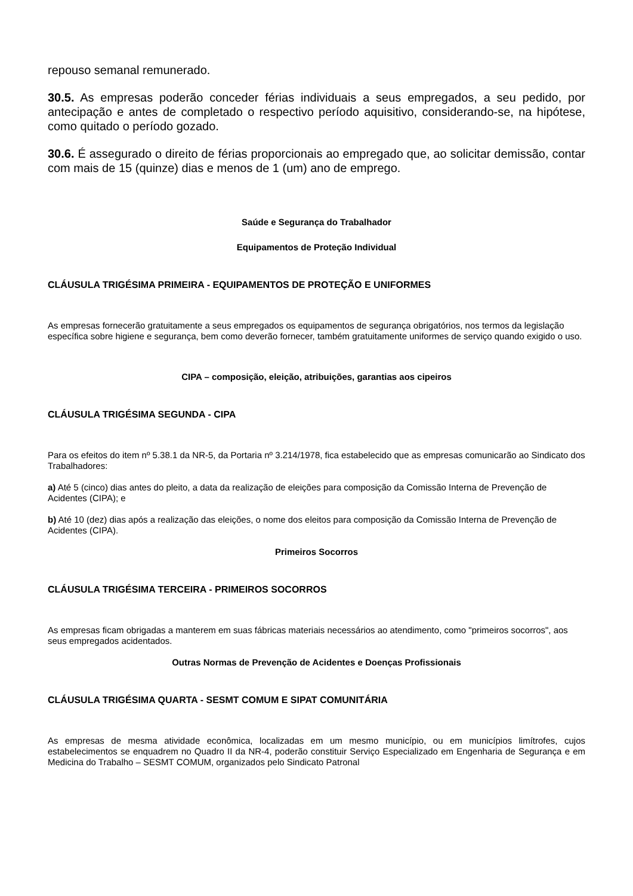repouso semanal remunerado.
30.5. As empresas poderão conceder férias individuais a seus empregados, a seu pedido, por antecipação e antes de completado o respectivo período aquisitivo, considerando-se, na hipótese, como quitado o período gozado.
30.6. É assegurado o direito de férias proporcionais ao empregado que, ao solicitar demissão, contar com mais de 15 (quinze) dias e menos de 1 (um) ano de emprego.
Saúde e Segurança do Trabalhador
Equipamentos de Proteção Individual
CLÁUSULA TRIGÉSIMA PRIMEIRA - EQUIPAMENTOS DE PROTEÇÃO E UNIFORMES
As empresas fornecerão gratuitamente a seus empregados os equipamentos de segurança obrigatórios, nos termos da legislação específica sobre higiene e segurança, bem como deverão fornecer, também gratuitamente uniformes de serviço quando exigido o uso.
CIPA – composição, eleição, atribuições, garantias aos cipeiros
CLÁUSULA TRIGÉSIMA SEGUNDA - CIPA
Para os efeitos do item nº 5.38.1 da NR-5, da Portaria nº 3.214/1978, fica estabelecido que as empresas comunicarão ao Sindicato dos Trabalhadores:
a) Até 5 (cinco) dias antes do pleito, a data da realização de eleições para composição da Comissão Interna de Prevenção de Acidentes (CIPA); e
b) Até 10 (dez) dias após a realização das eleições, o nome dos eleitos para composição da Comissão Interna de Prevenção de Acidentes (CIPA).
Primeiros Socorros
CLÁUSULA TRIGÉSIMA TERCEIRA - PRIMEIROS SOCORROS
As empresas ficam obrigadas a manterem em suas fábricas materiais necessários ao atendimento, como "primeiros socorros", aos seus empregados acidentados.
Outras Normas de Prevenção de Acidentes e Doenças Profissionais
CLÁUSULA TRIGÉSIMA QUARTA - SESMT COMUM E SIPAT COMUNITÁRIA
As empresas de mesma atividade econômica, localizadas em um mesmo município, ou em municípios limítrofes, cujos estabelecimentos se enquadrem no Quadro II da NR-4, poderão constituir Serviço Especializado em Engenharia de Segurança e em Medicina do Trabalho – SESMT COMUM, organizados pelo Sindicato Patronal